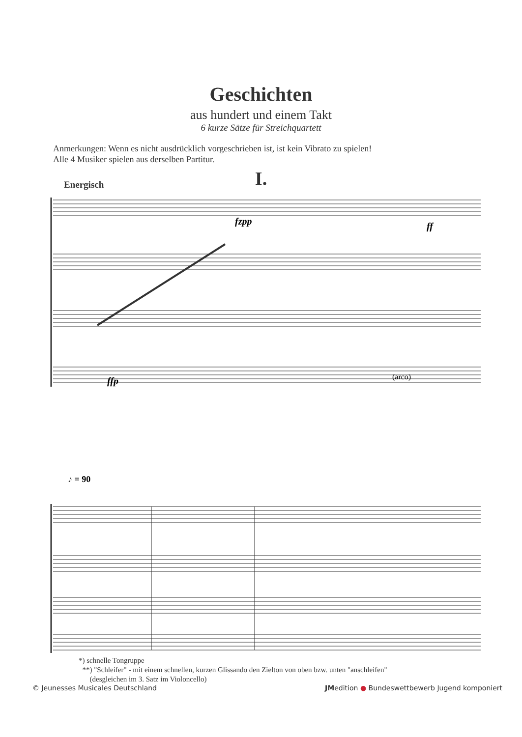Geschichten
aus hundert und einem Takt
6 kurze Sätze für Streichquartett
Anmerkungen: Wenn es nicht ausdrücklich vorgeschrieben ist, ist kein Vibrato zu spielen!
Alle 4 Musiker spielen aus derselben Partitur.
I.
Energisch
ffp
fzpp
ff
(arco)
♪ = 90
*) schnelle Tongruppe
**) "Schleifer" - mit einem schnellen, kurzen Glissando den Zielton von oben bzw. unten "anschleifen"
(desgleichen im 3. Satz im Violoncello)
© Jeunesses Musicales Deutschland JMedition ● Bundeswettbewerb Jugend komponiert